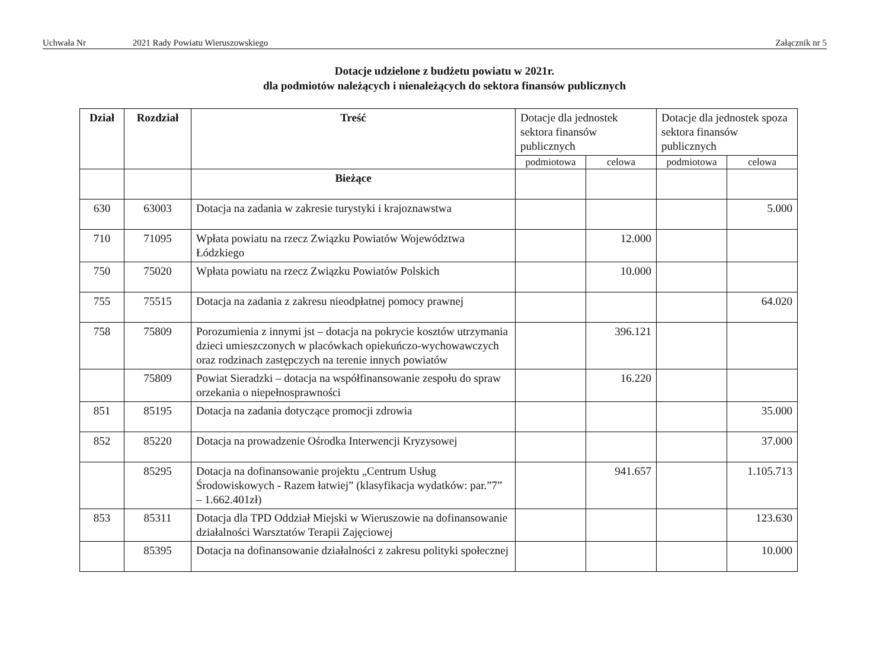Uchwała Nr 2021 Rady Powiatu Wieruszowskiego Załącznik nr 5
Dotacje udzielone z budżetu powiatu w 2021r.
dla podmiotów należących i nienależących do sektora finansów publicznych
| Dział | Rozdział | Treść | Dotacje dla jednostek sektora finansów publicznych | | Dotacje dla jednostek spoza sektora finansów publicznych | |
| --- | --- | --- | --- | --- | --- | --- |
| | | | podmiotowa | celowa | podmiotowa | celowa |
| | | Bieżące | | | | |
| 630 | 63003 | Dotacja na zadania w zakresie turystyki i krajoznawstwa | | | | 5.000 |
| 710 | 71095 | Wpłata powiatu na rzecz Związku Powiatów Województwa Łódzkiego | | 12.000 | | |
| 750 | 75020 | Wpłata powiatu na rzecz Związku Powiatów Polskich | | 10.000 | | |
| 755 | 75515 | Dotacja na zadania z zakresu nieodpłatnej pomocy prawnej | | | | 64.020 |
| 758 | 75809 | Porozumienia z innymi jst – dotacja na pokrycie kosztów utrzymania dzieci umieszczonych w placówkach opiekuńczo-wychowawczych oraz rodzinach zastępczych na terenie innych powiatów | | 396.121 | | |
| | 75809 | Powiat Sieradzki – dotacja na współfinansowanie zespołu do spraw orzekania o niepełnosprawności | | 16.220 | | |
| 851 | 85195 | Dotacja na zadania dotyczące promocji zdrowia | | | | 35.000 |
| 852 | 85220 | Dotacja na prowadzenie Ośrodka Interwencji Kryzysowej | | | | 37.000 |
| | 85295 | Dotacja na dofinansowanie projektu „Centrum Usług Środowiskowych - Razem łatwiej” (klasyfikacja wydatków: par.”7” – 1.662.401zł) | | 941.657 | | 1.105.713 |
| 853 | 85311 | Dotacja dla TPD Oddział Miejski w Wieruszowie na dofinansowanie działalności Warsztatów Terapii Zajęciowej | | | | 123.630 |
| | 85395 | Dotacja na dofinansowanie działalności z zakresu polityki społecznej | | | | 10.000 |